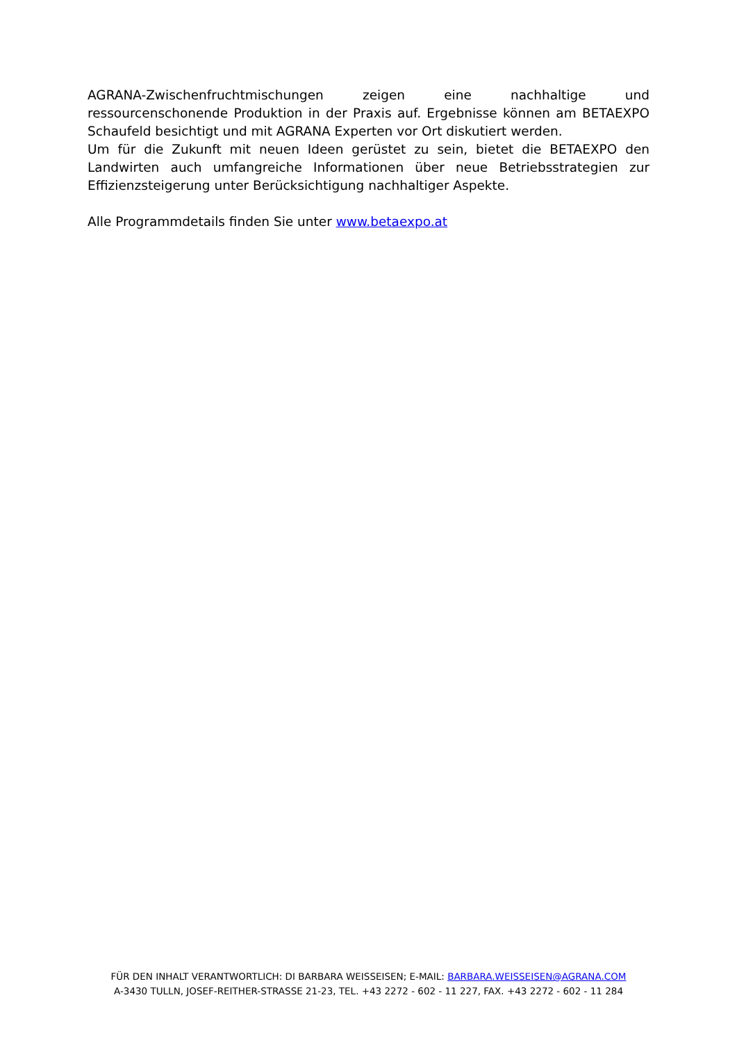AGRANA-Zwischenfruchtmischungen zeigen eine nachhaltige und ressourcenschonende Produktion in der Praxis auf. Ergebnisse können am BETAEXPO Schaufeld besichtigt und mit AGRANA Experten vor Ort diskutiert werden.
Um für die Zukunft mit neuen Ideen gerüstet zu sein, bietet die BETAEXPO den Landwirten auch umfangreiche Informationen über neue Betriebsstrategien zur Effizienzsteigerung unter Berücksichtigung nachhaltiger Aspekte.
Alle Programmdetails finden Sie unter www.betaexpo.at
FÜR DEN INHALT VERANTWORTLICH: DI BARBARA WEISSEISEN; E-MAIL: BARBARA.WEISSEISEN@AGRANA.COM
A-3430 TULLN, JOSEF-REITHER-STRASSE 21-23, TEL. +43 2272 - 602 - 11 227, FAX. +43 2272 - 602 - 11 284